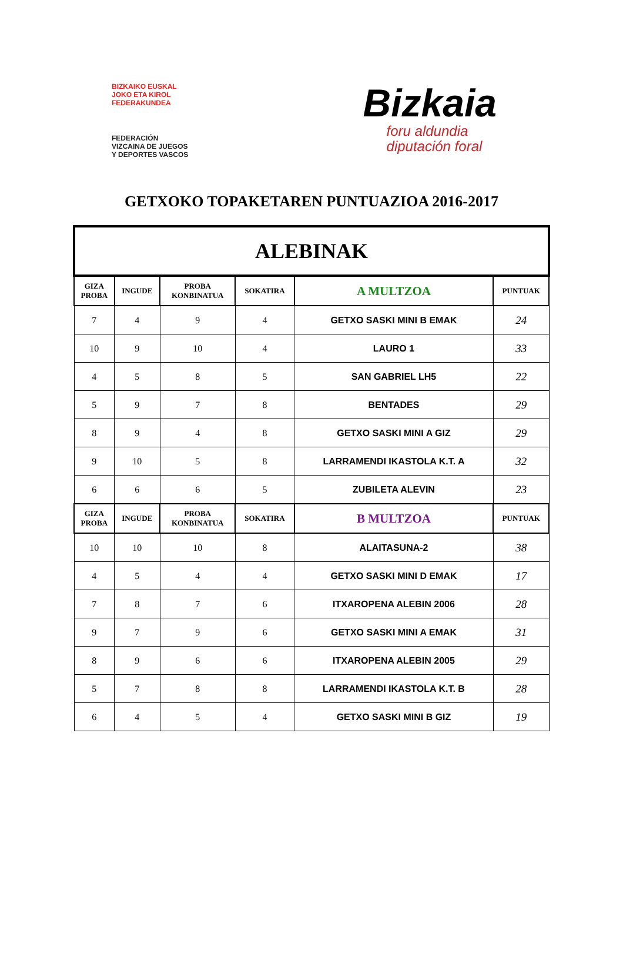BIZKAIKO EUSKAL
JOKO ETA KIROL
FEDERAKUNDEA
FEDERACIÓN
VIZCAINA DE JUEGOS
Y DEPORTES VASCOS
Bizkaia
foru aldundia
diputación foral
GETXOKO TOPAKETAREN PUNTUAZIOA 2016-2017
| ALEBINAK | | | | | |
| --- | --- | --- | --- | --- | --- |
| GIZA PROBA | INGUDE | PROBA KONBINATUA | SOKATIRA | A MULTZOA | PUNTUAK |
| 7 | 4 | 9 | 4 | GETXO SASKI MINI B EMAK | 24 |
| 10 | 9 | 10 | 4 | LAURO 1 | 33 |
| 4 | 5 | 8 | 5 | SAN GABRIEL LH5 | 22 |
| 5 | 9 | 7 | 8 | BENTADES | 29 |
| 8 | 9 | 4 | 8 | GETXO SASKI MINI A GIZ | 29 |
| 9 | 10 | 5 | 8 | LARRAMENDI IKASTOLA K.T. A | 32 |
| 6 | 6 | 6 | 5 | ZUBILETA ALEVIN | 23 |
| GIZA PROBA | INGUDE | PROBA KONBINATUA | SOKATIRA | B MULTZOA | PUNTUAK |
| 10 | 10 | 10 | 8 | ALAITASUNA-2 | 38 |
| 4 | 5 | 4 | 4 | GETXO SASKI MINI D EMAK | 17 |
| 7 | 8 | 7 | 6 | ITXAROPENA ALEBIN 2006 | 28 |
| 9 | 7 | 9 | 6 | GETXO SASKI MINI A EMAK | 31 |
| 8 | 9 | 6 | 6 | ITXAROPENA ALEBIN 2005 | 29 |
| 5 | 7 | 8 | 8 | LARRAMENDI IKASTOLA K.T. B | 28 |
| 6 | 4 | 5 | 4 | GETXO SASKI MINI B GIZ | 19 |